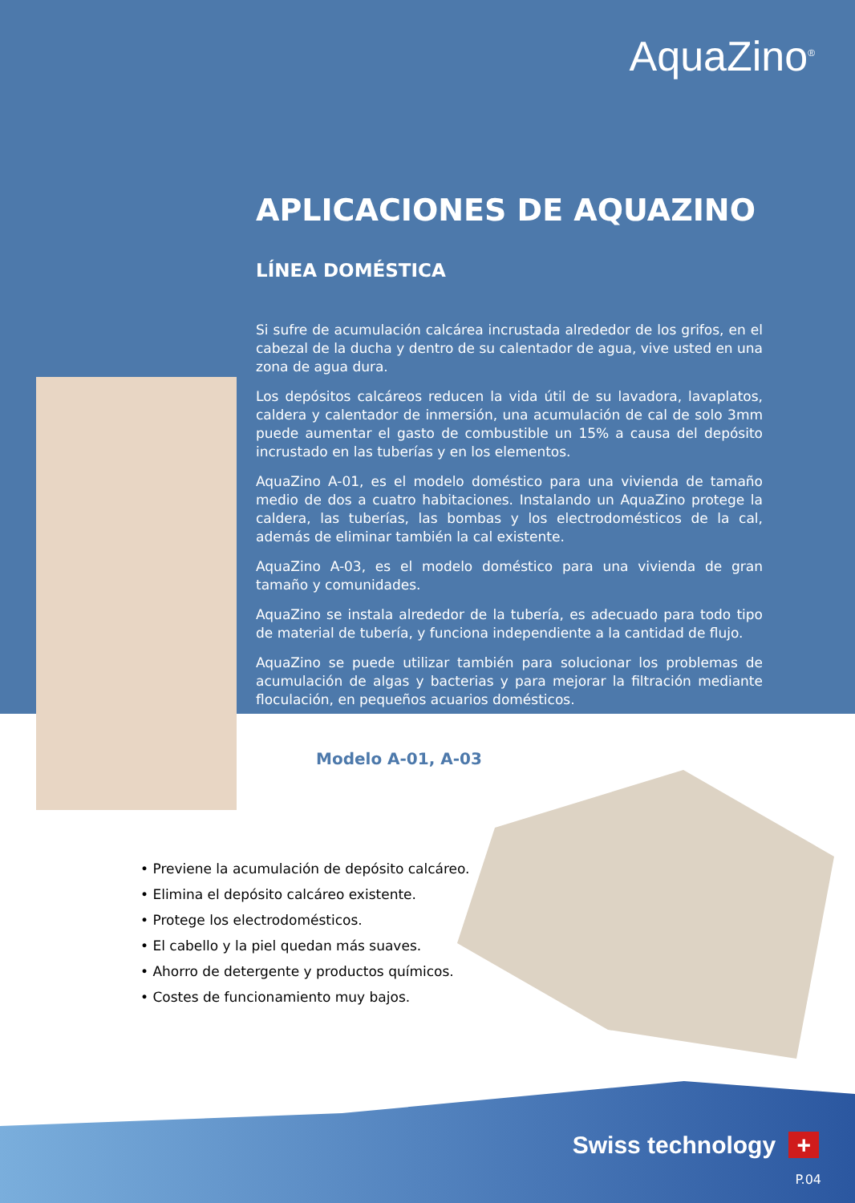AquaZino<sup>®</sup>
APLICACIONES DE AQUAZINO
LÍNEA DOMÉSTICA
Si sufre de acumulación calcárea incrustada alrededor de los grifos, en el cabezal de la ducha y dentro de su calentador de agua, vive usted en una zona de agua dura.
Los depósitos calcáreos reducen la vida útil de su lavadora, lavaplatos, caldera y calentador de inmersión, una acumulación de cal de solo 3mm puede aumentar el gasto de combustible un 15% a causa del depósito incrustado en las tuberías y en los elementos.
AquaZino A-01, es el modelo doméstico para una vivienda de tamaño medio de dos a cuatro habitaciones. Instalando un AquaZino protege la caldera, las tuberías, las bombas y los electrodomésticos de la cal, además de eliminar también la cal existente.
AquaZino A-03, es el modelo doméstico para una vivienda de gran tamaño y comunidades.
AquaZino se instala alrededor de la tubería, es adecuado para todo tipo de material de tubería, y funciona independiente a la cantidad de flujo.
AquaZino se puede utilizar también para solucionar los problemas de acumulación de algas y bacterias y para mejorar la filtración mediante floculación, en pequeños acuarios domésticos.
Modelo A-01, A-03
• Previene la acumulación de depósito calcáreo.
• Elimina el depósito calcáreo existente.
• Protege los electrodomésticos.
• El cabello y la piel quedan más suaves.
• Ahorro de detergente y productos químicos.
• Costes de funcionamiento muy bajos.
Swiss technology +
P.04